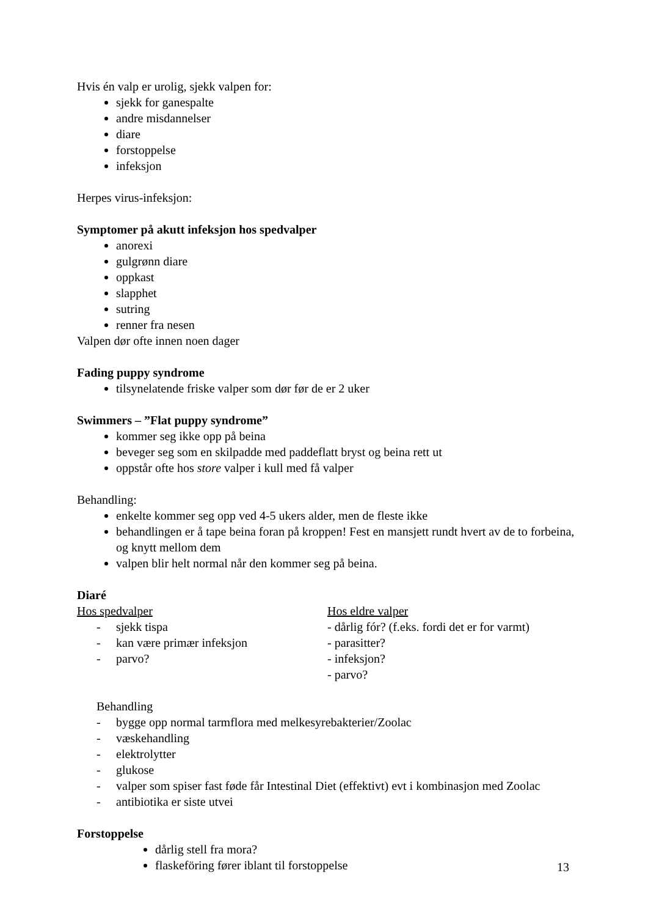Hvis én valp er urolig, sjekk valpen for:
sjekk for ganespalte
andre misdannelser
diare
forstoppelse
infeksjon
Herpes virus-infeksjon:
Symptomer på akutt infeksjon hos spedvalper
anorexi
gulgrønn diare
oppkast
slapphet
sutring
renner fra nesen
Valpen dør ofte innen noen dager
Fading puppy syndrome
tilsynelatende friske valper som dør før de er 2 uker
Swimmers – ”Flat puppy syndrome”
kommer seg ikke opp på beina
beveger seg som en skilpadde med paddeflatt bryst og beina rett ut
oppstår ofte hos store valper i kull med få valper
Behandling:
enkelte kommer seg opp ved 4-5 ukers alder, men de fleste ikke
behandlingen er å tape beina foran på kroppen! Fest en mansjett rundt hvert av de to forbeina, og knytt mellom dem
valpen blir helt normal når den kommer seg på beina.
Diaré
Hos spedvalper
- sjekk tispa
- kan være primær infeksjon
- parvo?
Hos eldre valper
- dårlig fór? (f.eks. fordi det er for varmt)
- parasitter?
- infeksjon?
- parvo?
Behandling
- bygge opp normal tarmflora med melkesyrebakterier/Zoolac
- væskehandling
- elektrolytter
- glukose
- valper som spiser fast føde får Intestinal Diet (effektivt) evt i kombinasjon med Zoolac
- antibiotika er siste utvei
Forstoppelse
dårlig stell fra mora?
flaskeföring fører iblant til forstoppelse
13